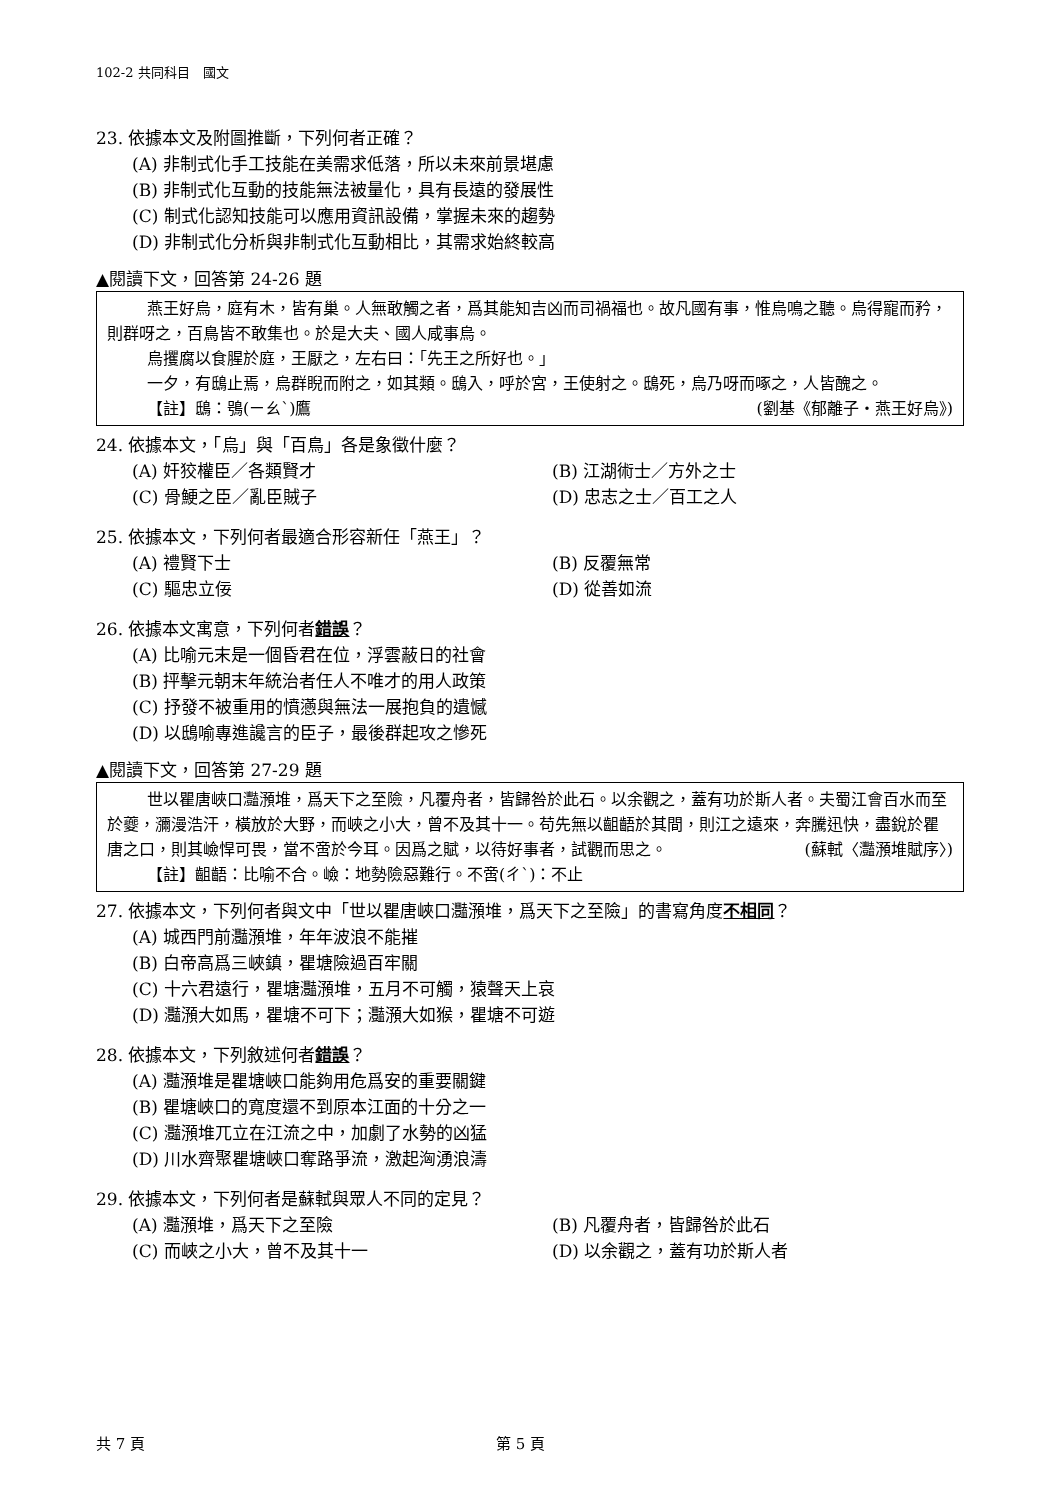102-2 共同科目　國文
23. 依據本文及附圖推斷，下列何者正確？
(A) 非制式化手工技能在美需求低落，所以未來前景堪慮
(B) 非制式化互動的技能無法被量化，具有長遠的發展性
(C) 制式化認知技能可以應用資訊設備，掌握未來的趨勢
(D) 非制式化分析與非制式化互動相比，其需求始終較高
▲閱讀下文，回答第 24-26 題
燕王好烏，庭有木，皆有巢。人無敢觸之者，爲其能知吉凶而司禍福也。故凡國有事，惟烏鳴之聽。烏得寵而矜，則群呀之，百鳥皆不敢集也。於是大夫、國人咸事烏。
烏攫腐以食腥於庭，王厭之，左右曰：「先王之所好也。」
一夕，有鴟止焉，烏群睨而附之，如其類。鴟入，呼於宮，王使射之。鴟死，烏乃呀而啄之，人皆醜之。 (劉基《郁離子‧燕王好烏》)
【註】鴟：鴞(ㄧㄠˋ)鷹
24. 依據本文，「烏」與「百鳥」各是象徵什麼？
(A) 奸狡權臣／各類賢才 (B) 江湖術士／方外之士 (C) 骨鯁之臣／亂臣賊子 (D) 忠志之士／百工之人
25. 依據本文，下列何者最適合形容新任「燕王」？
(A) 禮賢下士 (B) 反覆無常 (C) 驅忠立佞 (D) 從善如流
26. 依據本文寓意，下列何者錯誤？
(A) 比喻元末是一個昏君在位，浮雲蔽日的社會
(B) 抨擊元朝末年統治者任人不唯才的用人政策
(C) 抒發不被重用的憤懣與無法一展抱負的遺憾
(D) 以鴟喻專進讒言的臣子，最後群起攻之慘死
▲閱讀下文，回答第 27-29 題
世以瞿唐峽口灩澦堆，爲天下之至險，凡覆舟者，皆歸咎於此石。以余觀之，蓋有功於斯人者。夫蜀江會百水而至於夔，瀰漫浩汗，橫放於大野，而峽之小大，曾不及其十一。苟先無以齟齬於其間，則江之遠來，奔騰迅快，盡銳於瞿唐之口，則其嶮悍可畏，當不啻於今耳。因爲之賦，以待好事者，試觀而思之。 (蘇軾〈灩澦堆賦序〉)
【註】齟齬：比喻不合。嶮：地勢險惡難行。不啻(ㄔˋ)：不止
27. 依據本文，下列何者與文中「世以瞿唐峽口灩澦堆，爲天下之至險」的書寫角度不相同？
(A) 城西門前灩澦堆，年年波浪不能摧
(B) 白帝高爲三峽鎮，瞿塘險過百牢關
(C) 十六君遠行，瞿塘灩澦堆，五月不可觸，猿聲天上哀
(D) 灩澦大如馬，瞿塘不可下；灩澦大如猴，瞿塘不可遊
28. 依據本文，下列敘述何者錯誤？
(A) 灩澦堆是瞿塘峽口能夠用危爲安的重要關鍵
(B) 瞿塘峽口的寬度還不到原本江面的十分之一
(C) 灩澦堆兀立在江流之中，加劇了水勢的凶猛
(D) 川水齊聚瞿塘峽口奪路爭流，激起洶湧浪濤
29. 依據本文，下列何者是蘇軾與眾人不同的定見？
(A) 灩澦堆，爲天下之至險 (B) 凡覆舟者，皆歸咎於此石 (C) 而峽之小大，曾不及其十一 (D) 以余觀之，蓋有功於斯人者
共 7 頁 第 5 頁